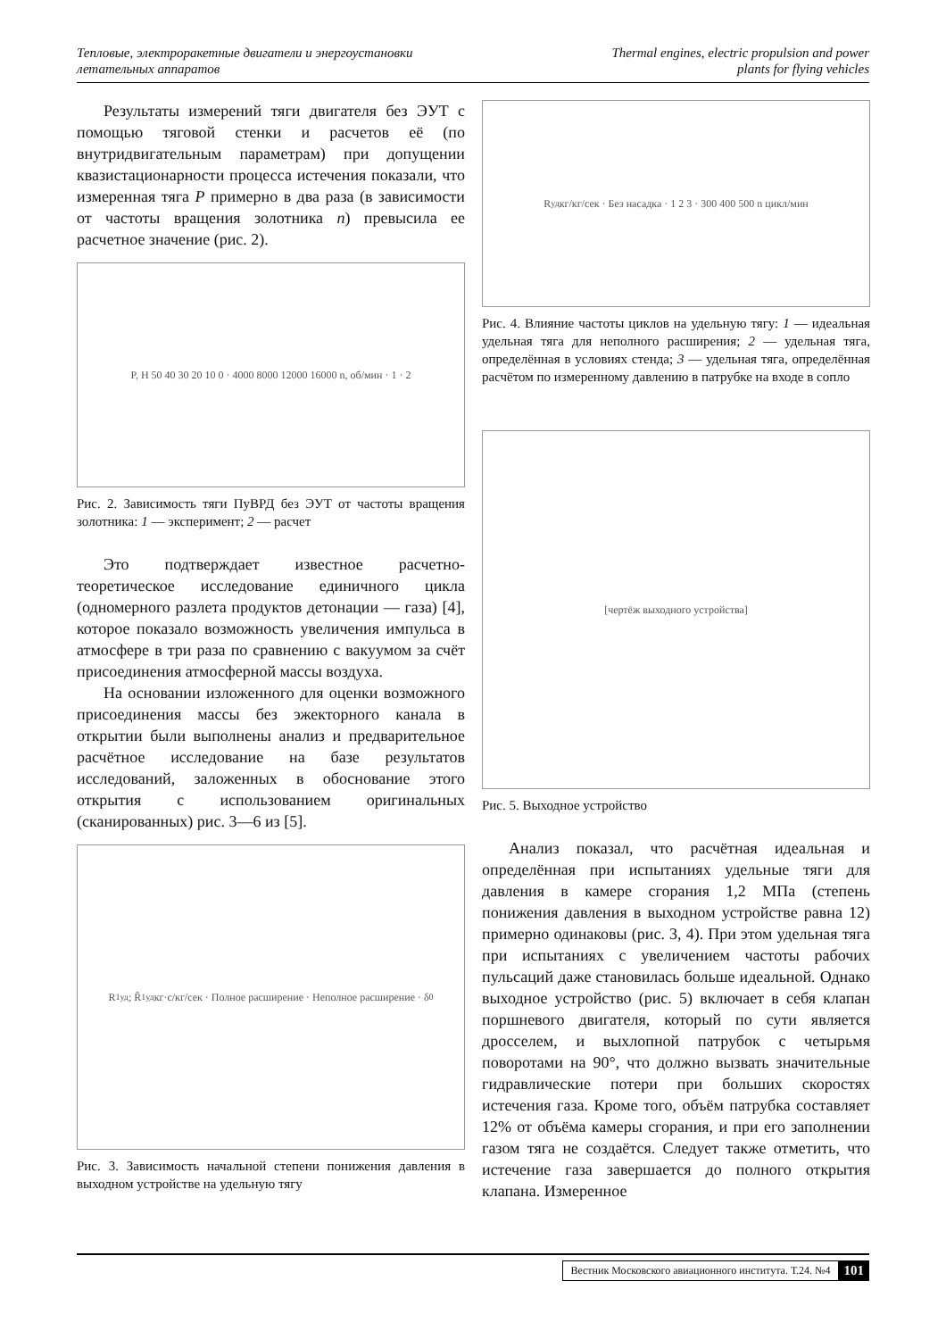Тепловые, электроракетные двигатели и энергоустановки
летательных аппаратов
Thermal engines, electric propulsion and power
plants for flying vehicles
Результаты измерений тяги двигателя без ЭУТ с помощью тяговой стенки и расчетов её (по внутридвигательным параметрам) при допущении квазистационарности процесса истечения показали, что измеренная тяга P примерно в два раза (в зависимости от частоты вращения золотника n) превысила ее расчетное значение (рис. 2).
P, Н 50 40 30 20 10 0 · 4000 8000 12000 16000 n, об/мин · 1 · 2
Рис. 2. Зависимость тяги ПуВРД без ЭУТ от частоты вращения золотника: 1 — эксперимент; 2 — расчет
Это подтверждает известное расчетно-теоретическое исследование единичного цикла (одномерного разлета продуктов детонации — газа) [4], которое показало возможность увеличения импульса в атмосфере в три раза по сравнению с вакуумом за счёт присоединения атмосферной массы воздуха.
На основании изложенного для оценки возможного присоединения массы без эжекторного канала в открытии были выполнены анализ и предварительное расчётное исследование на базе результатов исследований, заложенных в обоснование этого открытия с использованием оригинальных (сканированных) рис. 3—6 из [5].
R<sub>1уд</sub>; R̃<sub>1уд</sub> кг·с/кг/сек · Полное расширение · Неполное расширение · δ<sub>0</sub>
Рис. 3. Зависимость начальной степени понижения давления в выходном устройстве на удельную тягу
R<sub>уд</sub> кг/кг/сек · Без насадка · 1 2 3 · 300 400 500 n цикл/мин
Рис. 4. Влияние частоты циклов на удельную тягу: 1 — идеальная удельная тяга для неполного расширения; 2 — удельная тяга, определённая в условиях стенда; 3 — удельная тяга, определённая расчётом по измеренному давлению в патрубке на входе в сопло
[чертёж выходного устройства]
Рис. 5. Выходное устройство
Анализ показал, что расчётная идеальная и определённая при испытаниях удельные тяги для давления в камере сгорания 1,2 МПа (степень понижения давления в выходном устройстве равна 12) примерно одинаковы (рис. 3, 4). При этом удельная тяга при испытаниях с увеличением частоты рабочих пульсаций даже становилась больше идеальной. Однако выходное устройство (рис. 5) включает в себя клапан поршневого двигателя, который по сути является дросселем, и выхлопной патрубок с четырьмя поворотами на 90°, что должно вызвать значительные гидравлические потери при больших скоростях истечения газа. Кроме того, объём патрубка составляет 12% от объёма камеры сгорания, и при его заполнении газом тяга не создаётся. Следует также отметить, что истечение газа завершается до полного открытия клапана. Измеренное
Вестник Московского авиационного института. Т.24. №4 101